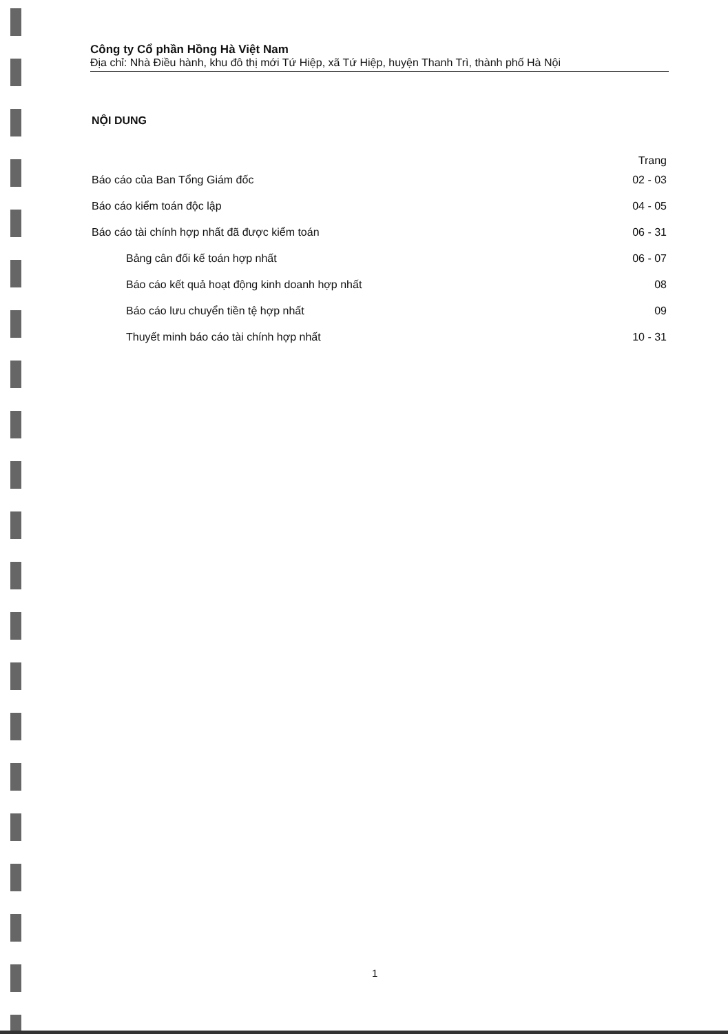Công ty Cổ phần Hồng Hà Việt Nam
Địa chỉ: Nhà Điều hành, khu đô thị mới Tứ Hiệp, xã Tứ Hiệp, huyện Thanh Trì, thành phố Hà Nội
NỘI DUNG
| | Trang |
| Báo cáo của Ban Tổng Giám đốc | 02 - 03 |
| Báo cáo kiểm toán độc lập | 04 - 05 |
| Báo cáo tài chính hợp nhất đã được kiểm toán | 06 - 31 |
| Bảng cân đối kế toán hợp nhất | 06 - 07 |
| Báo cáo kết quả hoạt động kinh doanh hợp nhất | 08 |
| Báo cáo lưu chuyển tiền tệ hợp nhất | 09 |
| Thuyết minh báo cáo tài chính hợp nhất | 10 - 31 |
1